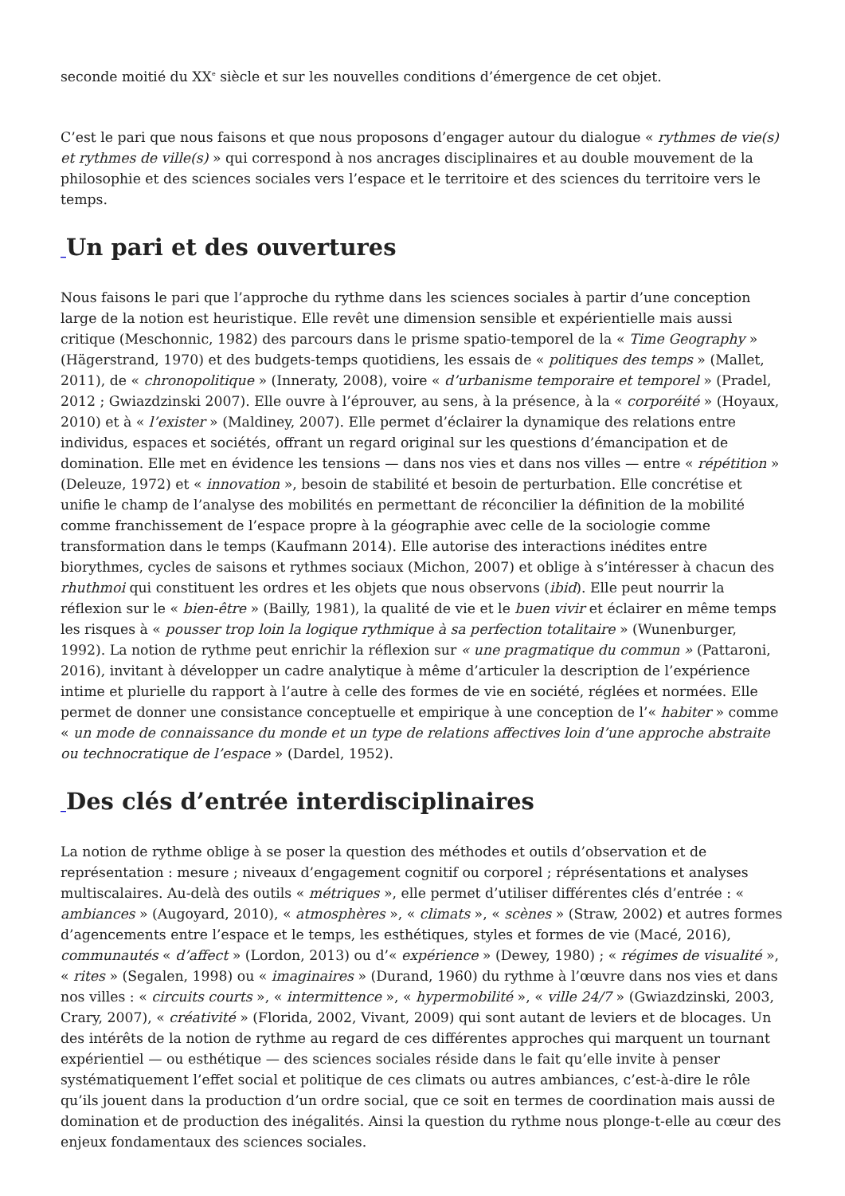seconde moitié du XX<sup>e</sup> siècle et sur les nouvelles conditions d’émergence de cet objet.
C’est le pari que nous faisons et que nous proposons d’engager autour du dialogue « rythmes de vie(s) et rythmes de ville(s) » qui correspond à nos ancrages disciplinaires et au double mouvement de la philosophie et des sciences sociales vers l’espace et le territoire et des sciences du territoire vers le temps.
_Un pari et des ouvertures
Nous faisons le pari que l’approche du rythme dans les sciences sociales à partir d’une conception large de la notion est heuristique. Elle revêt une dimension sensible et expérientielle mais aussi critique (Meschonnic, 1982) des parcours dans le prisme spatio-temporel de la « Time Geography » (Hägerstrand, 1970) et des budgets-temps quotidiens, les essais de « politiques des temps » (Mallet, 2011), de « chronopolitique » (Inneraty, 2008), voire « d’urbanisme temporaire et temporel » (Pradel, 2012 ; Gwiazdzinski 2007). Elle ouvre à l’éprouver, au sens, à la présence, à la « corporéité » (Hoyaux, 2010) et à « l’exister » (Maldiney, 2007). Elle permet d’éclairer la dynamique des relations entre individus, espaces et sociétés, offrant un regard original sur les questions d’émancipation et de domination. Elle met en évidence les tensions — dans nos vies et dans nos villes — entre « répétition » (Deleuze, 1972) et « innovation », besoin de stabilité et besoin de perturbation. Elle concrétise et unifie le champ de l’analyse des mobilités en permettant de réconcilier la définition de la mobilité comme franchissement de l’espace propre à la géographie avec celle de la sociologie comme transformation dans le temps (Kaufmann 2014). Elle autorise des interactions inédites entre biorythmes, cycles de saisons et rythmes sociaux (Michon, 2007) et oblige à s’intéresser à chacun des rhuthmoi qui constituent les ordres et les objets que nous observons (ibid). Elle peut nourrir la réflexion sur le « bien-être » (Bailly, 1981), la qualité de vie et le buen vivir et éclairer en même temps les risques à « pousser trop loin la logique rythmique à sa perfection totalitaire » (Wunenburger, 1992). La notion de rythme peut enrichir la réflexion sur « une pragmatique du commun » (Pattaroni, 2016), invitant à développer un cadre analytique à même d’articuler la description de l’expérience intime et plurielle du rapport à l’autre à celle des formes de vie en société, réglées et normées. Elle permet de donner une consistance conceptuelle et empirique à une conception de l’« habiter » comme « un mode de connaissance du monde et un type de relations affectives loin d’une approche abstraite ou technocratique de l’espace » (Dardel, 1952).
_Des clés d’entrée interdisciplinaires
La notion de rythme oblige à se poser la question des méthodes et outils d’observation et de représentation : mesure ; niveaux d’engagement cognitif ou corporel ; réprésentations et analyses multiscalaires. Au-delà des outils « métriques », elle permet d’utiliser différentes clés d’entrée : « ambiances » (Augoyard, 2010), « atmosphères », « climats », « scènes » (Straw, 2002) et autres formes d’agencements entre l’espace et le temps, les esthétiques, styles et formes de vie (Macé, 2016), communautés « d’affect » (Lordon, 2013) ou d’« expérience » (Dewey, 1980) ; « régimes de visualité », « rites » (Segalen, 1998) ou « imaginaires » (Durand, 1960) du rythme à l’œuvre dans nos vies et dans nos villes : « circuits courts », « intermittence », « hypermobilité », « ville 24/7 » (Gwiazdzinski, 2003, Crary, 2007), « créativité » (Florida, 2002, Vivant, 2009) qui sont autant de leviers et de blocages. Un des intérêts de la notion de rythme au regard de ces différentes approches qui marquent un tournant expérientiel — ou esthétique — des sciences sociales réside dans le fait qu’elle invite à penser systématiquement l’effet social et politique de ces climats ou autres ambiances, c’est-à-dire le rôle qu’ils jouent dans la production d’un ordre social, que ce soit en termes de coordination mais aussi de domination et de production des inégalités. Ainsi la question du rythme nous plonge-t-elle au cœur des enjeux fondamentaux des sciences sociales.